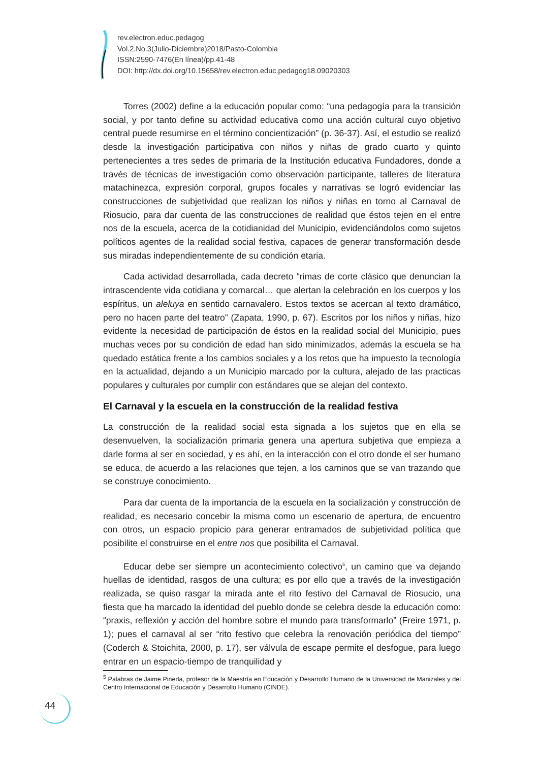rev.electron.educ.pedagog
Vol.2,No.3(Julio-Diciembre)2018/Pasto-Colombia
ISSN:2590-7476(En línea)/pp.41-48
DOI: http://dx.doi.org/10.15658/rev.electron.educ.pedagog18.09020303
Torres (2002) define a la educación popular como: “una pedagogía para la transición social, y por tanto define su actividad educativa como una acción cultural cuyo objetivo central puede resumirse en el término concientización” (p. 36-37). Así, el estudio se realizó desde la investigación participativa con niños y niñas de grado cuarto y quinto pertenecientes a tres sedes de primaria de la Institución educativa Fundadores, donde a través de técnicas de investigación como observación participante, talleres de literatura matachinezca, expresión corporal, grupos focales y narrativas se logró evidenciar las construcciones de subjetividad que realizan los niños y niñas en torno al Carnaval de Riosucio, para dar cuenta de las construcciones de realidad que éstos tejen en el entre nos de la escuela, acerca de la cotidianidad del Municipio, evidenciándolos como sujetos políticos agentes de la realidad social festiva, capaces de generar transformación desde sus miradas independientemente de su condición etaria.
Cada actividad desarrollada, cada decreto “rimas de corte clásico que denuncian la intrascendente vida cotidiana y comarcal… que alertan la celebración en los cuerpos y los espíritus, un aleluya en sentido carnavalero. Estos textos se acercan al texto dramático, pero no hacen parte del teatro” (Zapata, 1990, p. 67). Escritos por los niños y niñas, hizo evidente la necesidad de participación de éstos en la realidad social del Municipio, pues muchas veces por su condición de edad han sido minimizados, además la escuela se ha quedado estática frente a los cambios sociales y a los retos que ha impuesto la tecnología en la actualidad, dejando a un Municipio marcado por la cultura, alejado de las practicas populares y culturales por cumplir con estándares que se alejan del contexto.
El Carnaval y la escuela en la construcción de la realidad festiva
La construcción de la realidad social esta signada a los sujetos que en ella se desenvuelven, la socialización primaria genera una apertura subjetiva que empieza a darle forma al ser en sociedad, y es ahí, en la interacción con el otro donde el ser humano se educa, de acuerdo a las relaciones que tejen, a los caminos que se van trazando que se construye conocimiento.
Para dar cuenta de la importancia de la escuela en la socialización y construcción de realidad, es necesario concebir la misma como un escenario de apertura, de encuentro con otros, un espacio propicio para generar entramados de subjetividad política que posibilite el construirse en el entre nos que posibilita el Carnaval.
Educar debe ser siempre un acontecimiento colectivo<sup>5</sup>, un camino que va dejando huellas de identidad, rasgos de una cultura; es por ello que a través de la investigación realizada, se quiso rasgar la mirada ante el rito festivo del Carnaval de Riosucio, una fiesta que ha marcado la identidad del pueblo donde se celebra desde la educación como: “praxis, reflexión y acción del hombre sobre el mundo para transformarlo” (Freire 1971, p. 1); pues el carnaval al ser “rito festivo que celebra la renovación periódica del tiempo” (Coderch & Stoichita, 2000, p. 17), ser válvula de escape permite el desfogue, para luego entrar en un espacio-tiempo de tranquilidad y
<sup>5</sup> Palabras de Jaime Pineda, profesor de la Maestría en Educación y Desarrollo Humano de la Universidad de Manizales y del Centro Internacional de Educación y Desarrollo Humano (CINDE).
44